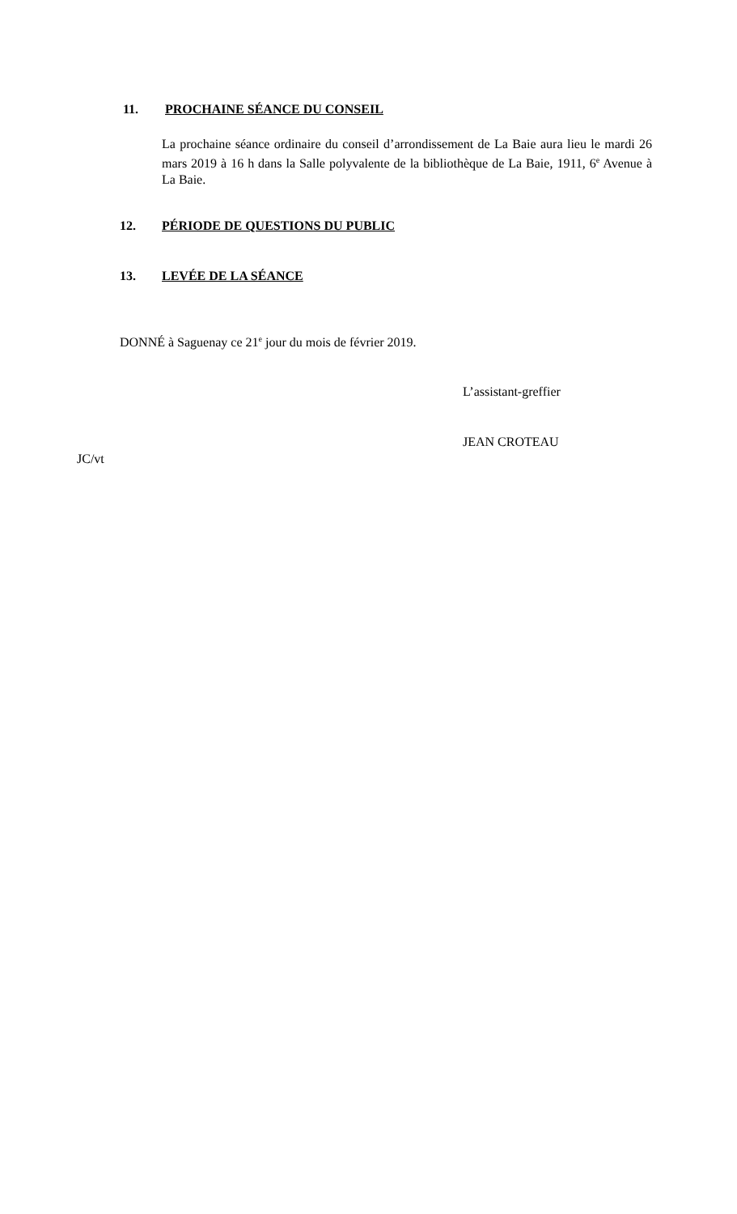11. PROCHAINE SÉANCE DU CONSEIL
La prochaine séance ordinaire du conseil d’arrondissement de La Baie aura lieu le mardi 26 mars 2019 à 16 h dans la Salle polyvalente de la bibliothèque de La Baie, 1911, 6<sup>e</sup> Avenue à La Baie.
12. PÉRIODE DE QUESTIONS DU PUBLIC
13. LEVÉE DE LA SÉANCE
DONNÉ à Saguenay ce 21<sup>e</sup> jour du mois de février 2019.
L’assistant-greffier
JEAN CROTEAU
JC/vt